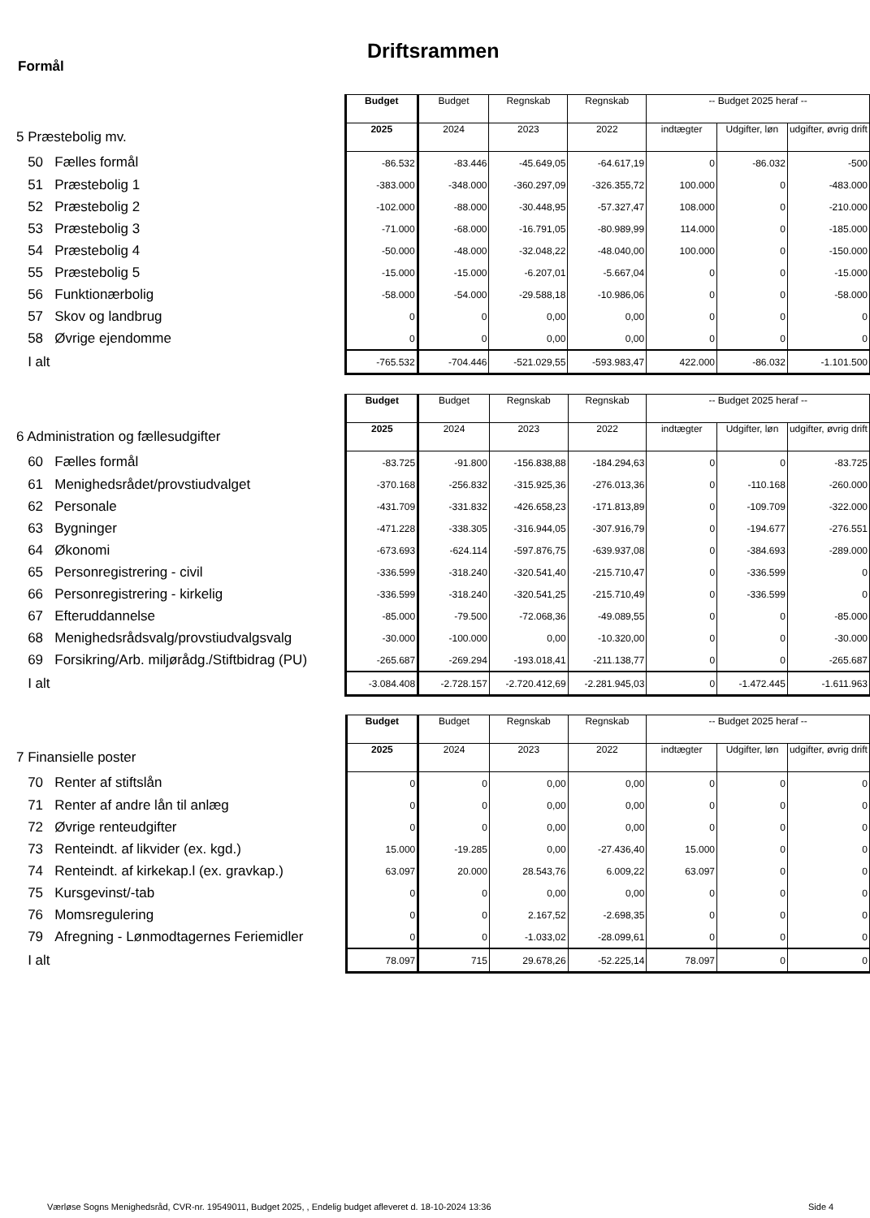Driftsrammen
Formål
| | Budget | Budget | Regnskab | Regnskab | -- Budget 2025 heraf -- | | |
| 5 Præstebolig mv. | 2025 | 2024 | 2023 | 2022 | indtægter | Udgifter, løn | udgifter, øvrig drift |
| 50 Fælles formål | -86.532 | -83.446 | -45.649,05 | -64.617,19 | 0 | -86.032 | -500 |
| 51 Præstebolig 1 | -383.000 | -348.000 | -360.297,09 | -326.355,72 | 100.000 | 0 | -483.000 |
| 52 Præstebolig 2 | -102.000 | -88.000 | -30.448,95 | -57.327,47 | 108.000 | 0 | -210.000 |
| 53 Præstebolig 3 | -71.000 | -68.000 | -16.791,05 | -80.989,99 | 114.000 | 0 | -185.000 |
| 54 Præstebolig 4 | -50.000 | -48.000 | -32.048,22 | -48.040,00 | 100.000 | 0 | -150.000 |
| 55 Præstebolig 5 | -15.000 | -15.000 | -6.207,01 | -5.667,04 | 0 | 0 | -15.000 |
| 56 Funktionærbolig | -58.000 | -54.000 | -29.588,18 | -10.986,06 | 0 | 0 | -58.000 |
| 57 Skov og landbrug | 0 | 0 | 0,00 | 0,00 | 0 | 0 | 0 |
| 58 Øvrige ejendomme | 0 | 0 | 0,00 | 0,00 | 0 | 0 | 0 |
| I alt | -765.532 | -704.446 | -521.029,55 | -593.983,47 | 422.000 | -86.032 | -1.101.500 |
| | Budget | Budget | Regnskab | Regnskab | -- Budget 2025 heraf -- | | |
| 6 Administration og fællesudgifter | 2025 | 2024 | 2023 | 2022 | indtægter | Udgifter, løn | udgifter, øvrig drift |
| 60 Fælles formål | -83.725 | -91.800 | -156.838,88 | -184.294,63 | 0 | 0 | -83.725 |
| 61 Menighedsrådet/provstiudvalget | -370.168 | -256.832 | -315.925,36 | -276.013,36 | 0 | -110.168 | -260.000 |
| 62 Personale | -431.709 | -331.832 | -426.658,23 | -171.813,89 | 0 | -109.709 | -322.000 |
| 63 Bygninger | -471.228 | -338.305 | -316.944,05 | -307.916,79 | 0 | -194.677 | -276.551 |
| 64 Økonomi | -673.693 | -624.114 | -597.876,75 | -639.937,08 | 0 | -384.693 | -289.000 |
| 65 Personregistrering - civil | -336.599 | -318.240 | -320.541,40 | -215.710,47 | 0 | -336.599 | 0 |
| 66 Personregistrering - kirkelig | -336.599 | -318.240 | -320.541,25 | -215.710,49 | 0 | -336.599 | 0 |
| 67 Efteruddannelse | -85.000 | -79.500 | -72.068,36 | -49.089,55 | 0 | 0 | -85.000 |
| 68 Menighedsrådsvalg/provstiudvalgsvalg | -30.000 | -100.000 | 0,00 | -10.320,00 | 0 | 0 | -30.000 |
| 69 Forsikring/Arb. miljørådg./Stiftbidrag (PU) | -265.687 | -269.294 | -193.018,41 | -211.138,77 | 0 | 0 | -265.687 |
| I alt | -3.084.408 | -2.728.157 | -2.720.412,69 | -2.281.945,03 | 0 | -1.472.445 | -1.611.963 |
| | Budget | Budget | Regnskab | Regnskab | -- Budget 2025 heraf -- | | |
| 7 Finansielle poster | 2025 | 2024 | 2023 | 2022 | indtægter | Udgifter, løn | udgifter, øvrig drift |
| 70 Renter af stiftslån | 0 | 0 | 0,00 | 0,00 | 0 | 0 | 0 |
| 71 Renter af andre lån til anlæg | 0 | 0 | 0,00 | 0,00 | 0 | 0 | 0 |
| 72 Øvrige renteudgifter | 0 | 0 | 0,00 | 0,00 | 0 | 0 | 0 |
| 73 Renteindt. af likvider (ex. kgd.) | 15.000 | -19.285 | 0,00 | -27.436,40 | 15.000 | 0 | 0 |
| 74 Renteindt. af kirkekap.l (ex. gravkap.) | 63.097 | 20.000 | 28.543,76 | 6.009,22 | 63.097 | 0 | 0 |
| 75 Kursgevinst/-tab | 0 | 0 | 0,00 | 0,00 | 0 | 0 | 0 |
| 76 Momsregulering | 0 | 0 | 2.167,52 | -2.698,35 | 0 | 0 | 0 |
| 79 Afregning - Lønmodtagernes Feriemidler | 0 | 0 | -1.033,02 | -28.099,61 | 0 | 0 | 0 |
| I alt | 78.097 | 715 | 29.678,26 | -52.225,14 | 78.097 | 0 | 0 |
Værløse Sogns Menighedsråd, CVR-nr. 19549011, Budget 2025, , Endelig budget afleveret d. 18-10-2024 13:36
Side 4